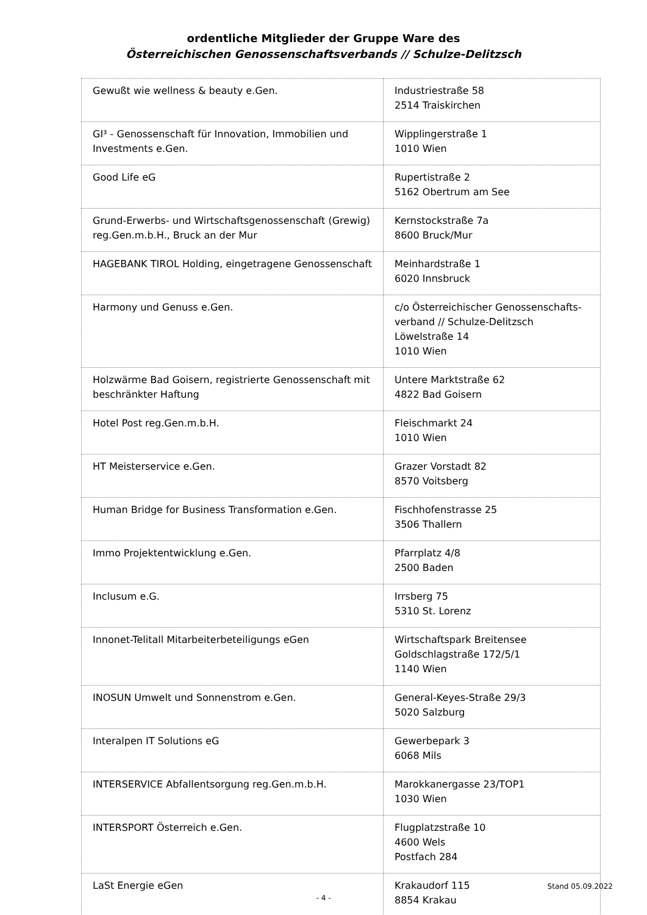ordentliche Mitglieder der Gruppe Ware des
Österreichischen Genossenschaftsverbands // Schulze-Delitzsch
| Gewußt wie wellness & beauty e.Gen. | Industriestraße 58 2514 Traiskirchen |
| GI³ - Genossenschaft für Innovation, Immobilien und Investments e.Gen. | Wipplingerstraße 1 1010 Wien |
| Good Life eG | Rupertistraße 2 5162 Obertrum am See |
| Grund-Erwerbs- und Wirtschaftsgenossenschaft (Grewig) reg.Gen.m.b.H., Bruck an der Mur | Kernstockstraße 7a 8600 Bruck/Mur |
| HAGEBANK TIROL Holding, eingetragene Genossenschaft | Meinhardstraße 1 6020 Innsbruck |
| Harmony und Genuss e.Gen. | c/o Österreichischer Genossenschafts-verband // Schulze-Delitzsch Löwelstraße 14 1010 Wien |
| Holzwärme Bad Goisern, registrierte Genossenschaft mit beschränkter Haftung | Untere Marktstraße 62 4822 Bad Goisern |
| Hotel Post reg.Gen.m.b.H. | Fleischmarkt 24 1010 Wien |
| HT Meisterservice e.Gen. | Grazer Vorstadt 82 8570 Voitsberg |
| Human Bridge for Business Transformation e.Gen. | Fischhofenstrasse 25 3506 Thallern |
| Immo Projektentwicklung e.Gen. | Pfarrplatz 4/8 2500 Baden |
| Inclusum e.G. | Irrsberg 75 5310 St. Lorenz |
| Innonet-Telitall Mitarbeiterbeteiligungs eGen | Wirtschaftspark Breitensee Goldschlagstraße 172/5/1 1140 Wien |
| INOSUN Umwelt und Sonnenstrom e.Gen. | General-Keyes-Straße 29/3 5020 Salzburg |
| Interalpen IT Solutions eG | Gewerbepark 3 6068 Mils |
| INTERSERVICE Abfallentsorgung reg.Gen.m.b.H. | Marokkanergasse 23/TOP1 1030 Wien |
| INTERSPORT Österreich e.Gen. | Flugplatzstraße 10 4600 Wels Postfach 284 |
| LaSt Energie eGen | Krakaudorf 115 8854 Krakau |
Stand 05.09.2022
- 4 -